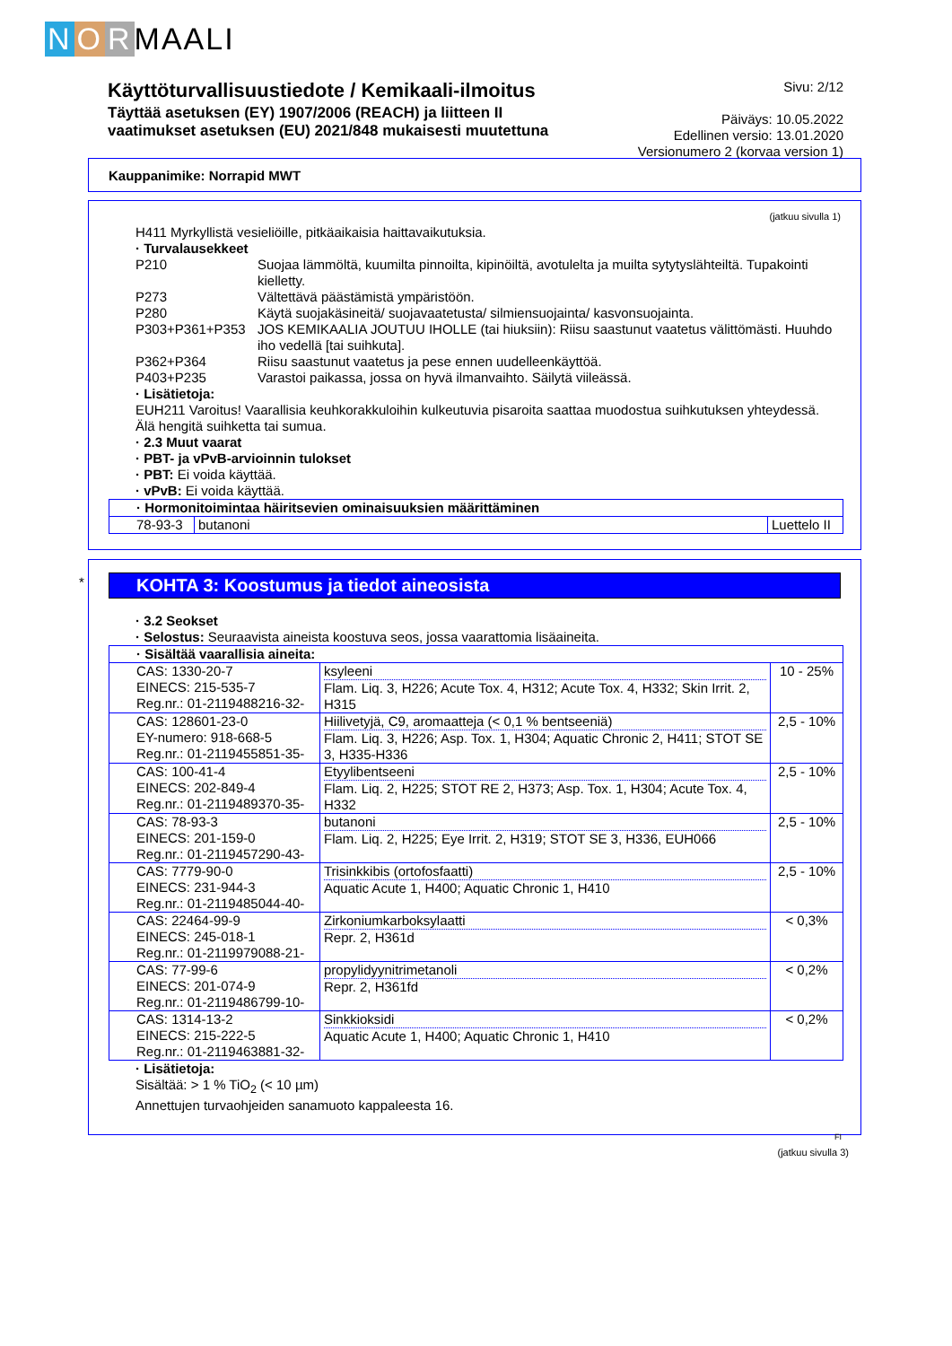N O R MAALI
Käyttöturvallisuustiedote / Kemikaali-ilmoitus
Täyttää asetuksen (EY) 1907/2006 (REACH) ja liitteen II
vaatimukset asetuksen (EU) 2021/848 mukaisesti muutettuna
Sivu: 2/12
Päiväys: 10.05.2022
Edellinen versio: 13.01.2020
Versionumero 2 (korvaa version 1)
Kauppanimike: Norrapid MWT
(jatkuu sivulla 1)
H411 Myrkyllistä vesieliöille, pitkäaikaisia haittavaikutuksia.
· Turvalausekkeet
P210 Suojaa lämmöltä, kuumilta pinnoilta, kipinöiltä, avotulelta ja muilta sytytyslähteiltä. Tupakointi kielletty. P273 Vältettävä päästämistä ympäristöön. P280 Käytä suojakäsineitä/ suojavaatetusta/ silmiensuojainta/ kasvonsuojainta. P303+P361+P353 JOS KEMIKAALIA JOUTUU IHOLLE (tai hiuksiin): Riisu saastunut vaatetus välittömästi. Huuhdo iho vedellä [tai suihkuta]. P362+P364 Riisu saastunut vaatetus ja pese ennen uudelleenkäyttöä. P403+P235 Varastoi paikassa, jossa on hyvä ilmanvaihto. Säilytä viileässä.
· Lisätietoja:
EUH211 Varoitus! Vaarallisia keuhkorakkuloihin kulkeutuvia pisaroita saattaa muodostua suihkutuksen yhteydessä. Älä hengitä suihketta tai sumua.
· 2.3 Muut vaarat
· PBT- ja vPvB-arvioinnin tulokset
· PBT: Ei voida käyttää.
· vPvB: Ei voida käyttää.
| · Hormonitoimintaa häiritsevien ominaisuuksien määrittäminen | | |
| 78-93-3 | butanoni | Luettelo II |
*
KOHTA 3: Koostumus ja tiedot aineosista
· 3.2 Seokset
· Selostus: Seuraavista aineista koostuva seos, jossa vaarattomia lisäaineita.
| · Sisältää vaarallisia aineita: | | |
| CAS: 1330-20-7 EINECS: 215-535-7 Reg.nr.: 01-2119488216-32- | ksyleeni Flam. Liq. 3, H226; Acute Tox. 4, H312; Acute Tox. 4, H332; Skin Irrit. 2, H315 | 10 - 25% |
| CAS: 128601-23-0 EY-numero: 918-668-5 Reg.nr.: 01-2119455851-35- | Hiilivetyjä, C9, aromaatteja (< 0,1 % bentseeniä) Flam. Liq. 3, H226; Asp. Tox. 1, H304; Aquatic Chronic 2, H411; STOT SE 3, H335-H336 | 2,5 - 10% |
| CAS: 100-41-4 EINECS: 202-849-4 Reg.nr.: 01-2119489370-35- | Etyylibentseeni Flam. Liq. 2, H225; STOT RE 2, H373; Asp. Tox. 1, H304; Acute Tox. 4, H332 | 2,5 - 10% |
| CAS: 78-93-3 EINECS: 201-159-0 Reg.nr.: 01-2119457290-43- | butanoni Flam. Liq. 2, H225; Eye Irrit. 2, H319; STOT SE 3, H336, EUH066 | 2,5 - 10% |
| CAS: 7779-90-0 EINECS: 231-944-3 Reg.nr.: 01-2119485044-40- | Trisinkkibis (ortofosfaatti) Aquatic Acute 1, H400; Aquatic Chronic 1, H410 | 2,5 - 10% |
| CAS: 22464-99-9 EINECS: 245-018-1 Reg.nr.: 01-2119979088-21- | Zirkoniumkarboksylaatti Repr. 2, H361d | < 0,3% |
| CAS: 77-99-6 EINECS: 201-074-9 Reg.nr.: 01-2119486799-10- | propylidyynitrimetanoli Repr. 2, H361fd | < 0,2% |
| CAS: 1314-13-2 EINECS: 215-222-5 Reg.nr.: 01-2119463881-32- | Sinkkioksidi Aquatic Acute 1, H400; Aquatic Chronic 1, H410 | < 0,2% |
· Lisätietoja:
Sisältää: > 1 % TiO<sub>2</sub> (< 10 µm)
Annettujen turvaohjeiden sanamuoto kappaleesta 16.
FI
(jatkuu sivulla 3)